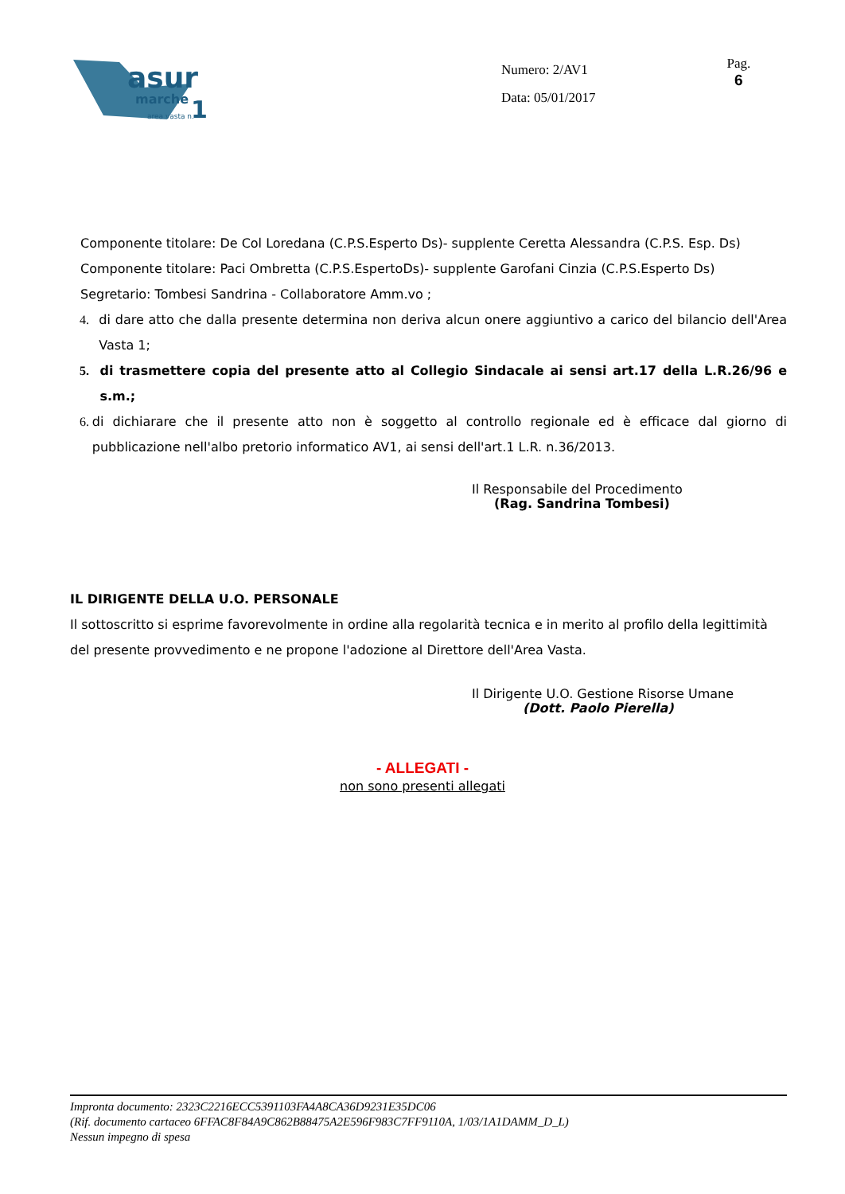asur
marche
1
area vasta n.
Numero: 2/AV1
Data: 05/01/2017
Pag.
6
Componente titolare: De Col Loredana (C.P.S.Esperto Ds)- supplente Ceretta Alessandra (C.P.S. Esp. Ds)
Componente titolare: Paci Ombretta (C.P.S.EspertoDs)- supplente Garofani Cinzia (C.P.S.Esperto Ds)
Segretario: Tombesi Sandrina - Collaboratore Amm.vo ;
4. di dare atto che dalla presente determina non deriva alcun onere aggiuntivo a carico del bilancio dell'Area Vasta 1;
5. di trasmettere copia del presente atto al Collegio Sindacale ai sensi art.17 della L.R.26/96 e s.m.;
6. di dichiarare che il presente atto non è soggetto al controllo regionale ed è efficace dal giorno di pubblicazione nell'albo pretorio informatico AV1, ai sensi dell'art.1 L.R. n.36/2013.
Il Responsabile del Procedimento
(Rag. Sandrina Tombesi)
IL DIRIGENTE DELLA U.O. PERSONALE
Il sottoscritto si esprime favorevolmente in ordine alla regolarità tecnica e in merito al profilo della legittimità del presente provvedimento e ne propone l'adozione al Direttore dell'Area Vasta.
Il Dirigente U.O. Gestione Risorse Umane
(Dott. Paolo Pierella)
- ALLEGATI -
non sono presenti allegati
Impronta documento: 2323C2216ECC5391103FA4A8CA36D9231E35DC06
(Rif. documento cartaceo 6FFAC8F84A9C862B88475A2E596F983C7FF9110A, 1/03/1A1DAMM_D_L)
Nessun impegno di spesa